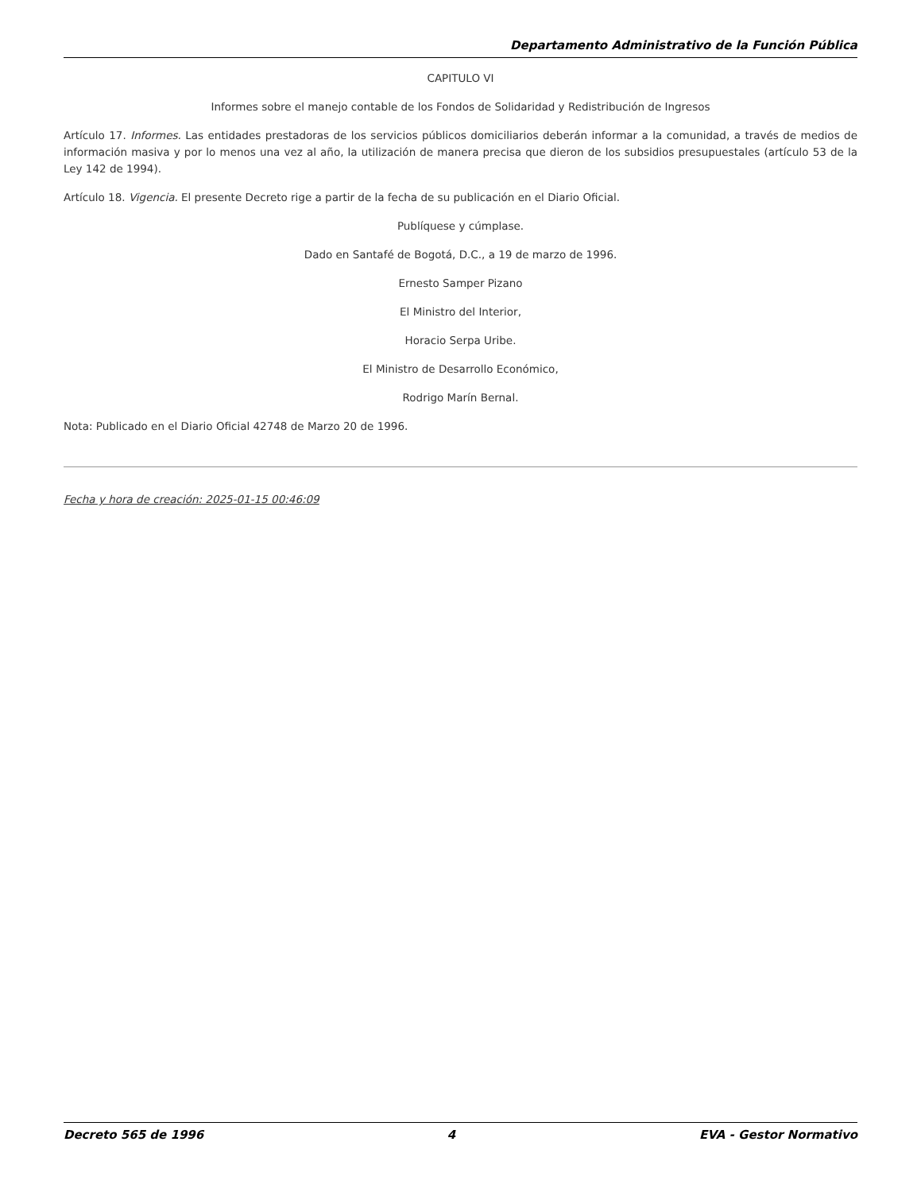Departamento Administrativo de la Función Pública
CAPITULO VI
Informes sobre el manejo contable de los Fondos de Solidaridad y Redistribución de Ingresos
Artículo 17. Informes. Las entidades prestadoras de los servicios públicos domiciliarios deberán informar a la comunidad, a través de medios de información masiva y por lo menos una vez al año, la utilización de manera precisa que dieron de los subsidios presupuestales (artículo 53 de la Ley 142 de 1994).
Artículo 18. Vigencia. El presente Decreto rige a partir de la fecha de su publicación en el Diario Oficial.
Publíquese y cúmplase.
Dado en Santafé de Bogotá, D.C., a 19 de marzo de 1996.
Ernesto Samper Pizano
El Ministro del Interior,
Horacio Serpa Uribe.
El Ministro de Desarrollo Económico,
Rodrigo Marín Bernal.
Nota: Publicado en el Diario Oficial 42748 de Marzo 20 de 1996.
Fecha y hora de creación: 2025-01-15 00:46:09
Decreto 565 de 1996 4 EVA - Gestor Normativo